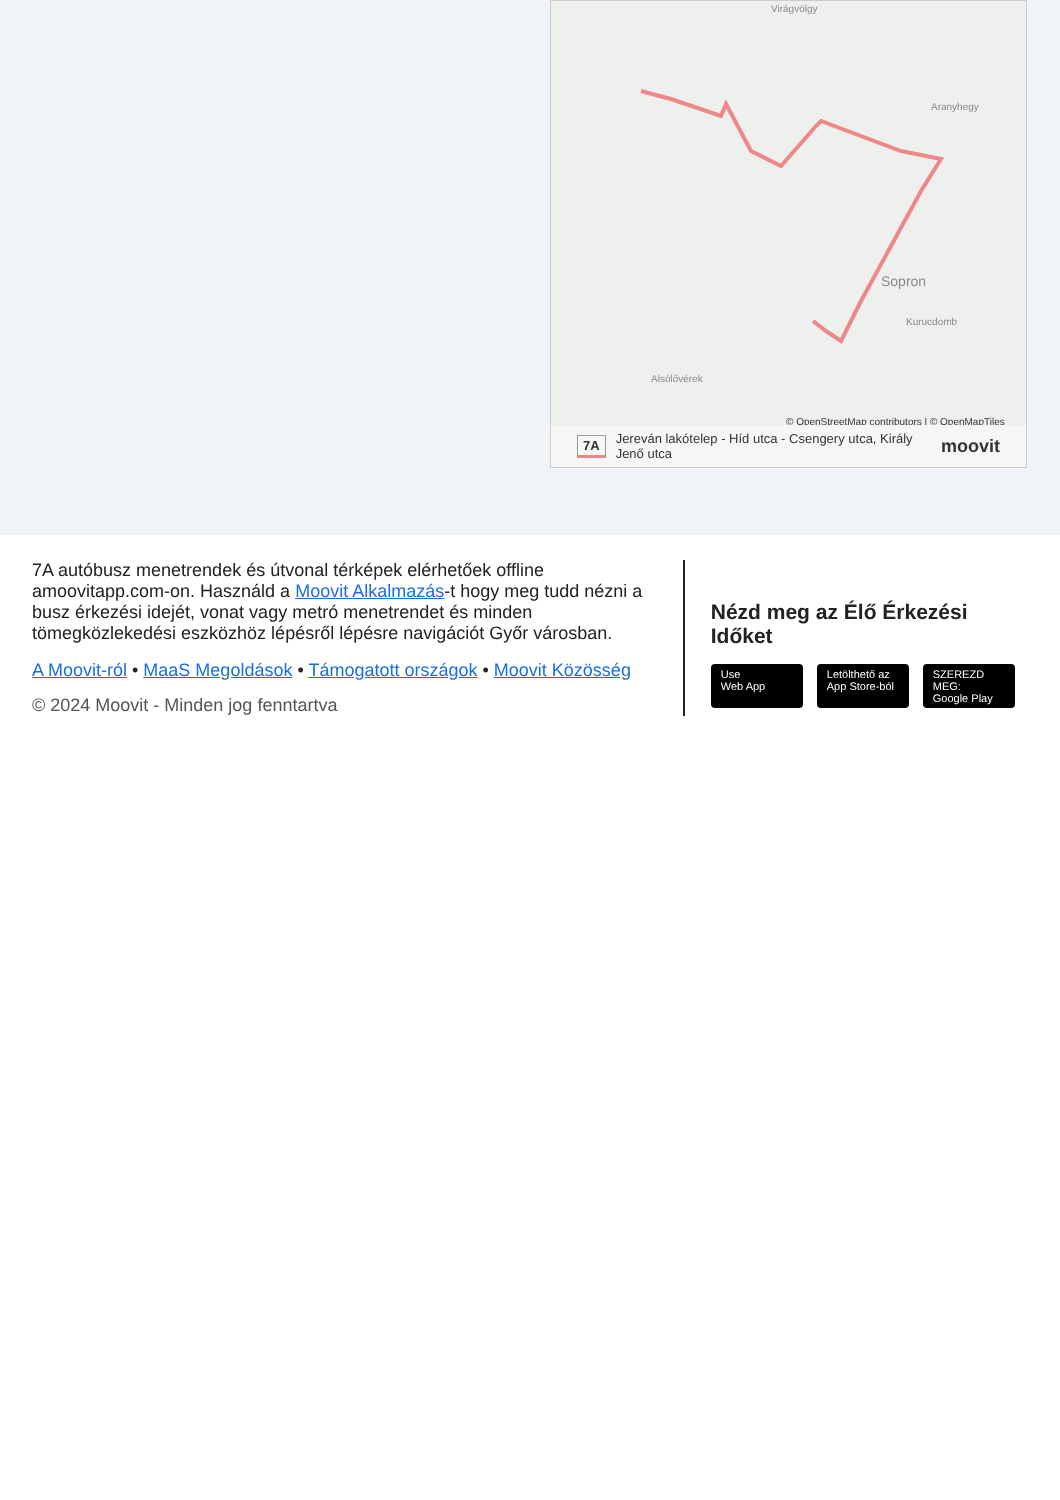Virágvölgy
Aranyhegy
Sopron
Kurucdomb
Alsólővérek
© OpenStreetMap contributors | © OpenMapTiles
7A Jereván lakótelep - Híd utca - Csengery utca, Király Jenő utca moovit
7A autóbusz menetrendek és útvonal térképek elérhetőek offline amoovitapp.com-on. Használd a Moovit Alkalmazás-t hogy meg tudd nézni a busz érkezési idejét, vonat vagy metró menetrendet és minden tömegközlekedési eszközhöz lépésről lépésre navigációt Győr városban.
A Moovit-ról • MaaS Megoldások • Támogatott országok • Moovit Közösség
© 2024 Moovit - Minden jog fenntartva
Nézd meg az Élő Érkezési Időket
Use
Web App
Letölthető az
App Store-ból
SZEREZD MEG:
Google Play